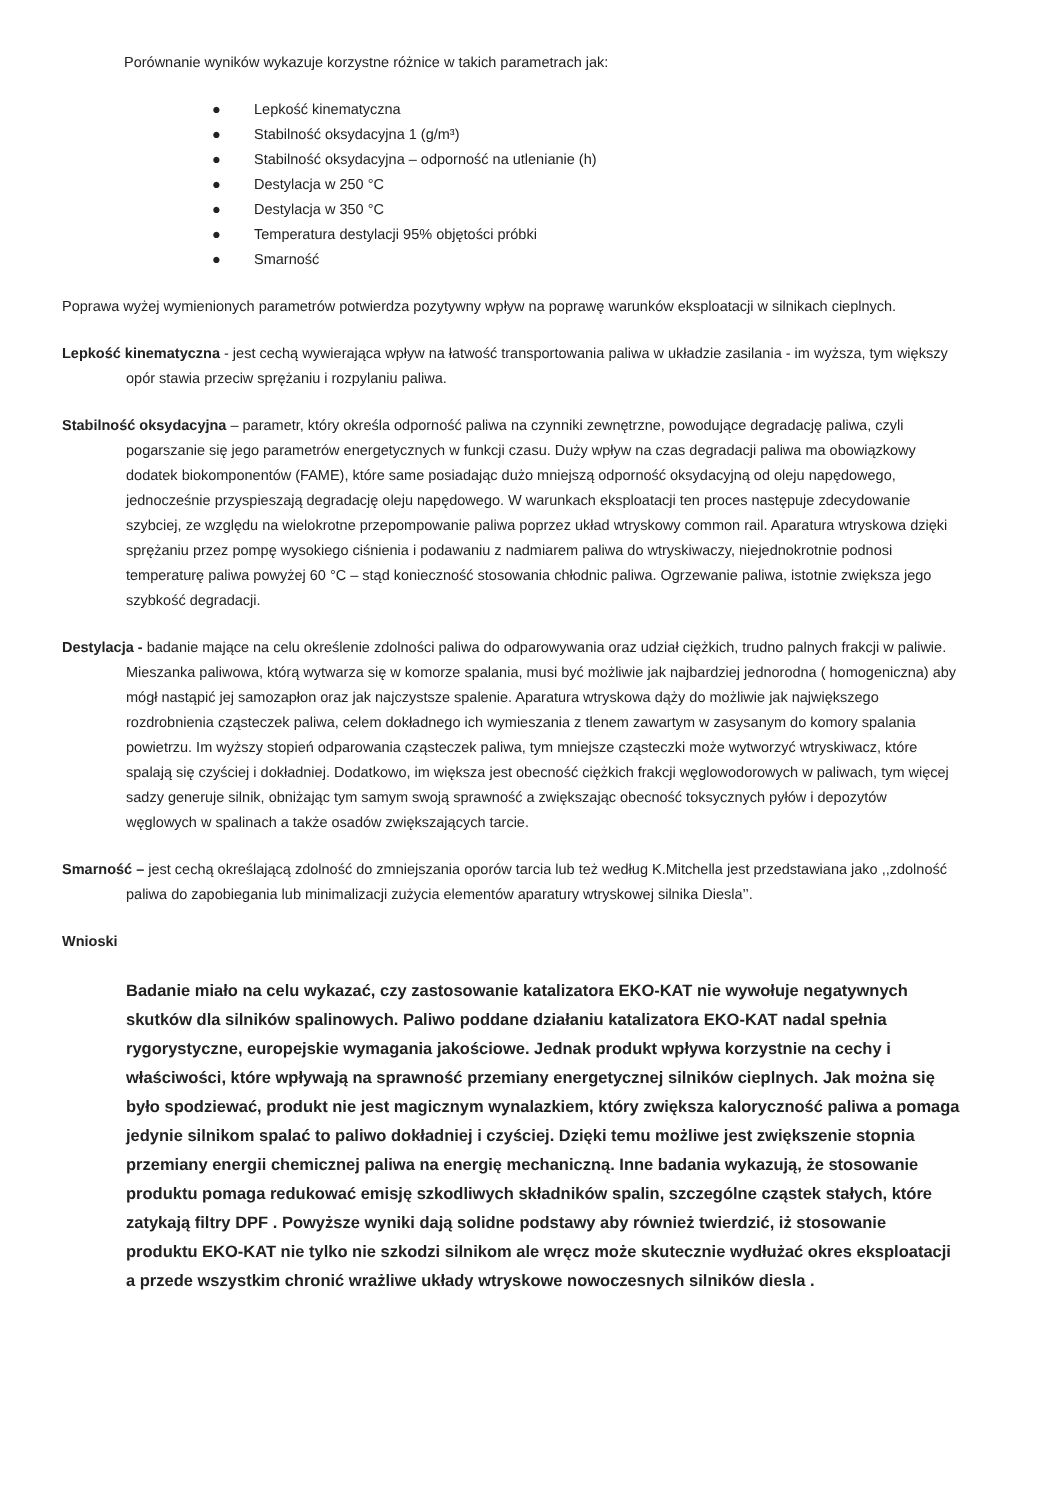Porównanie wyników wykazuje korzystne różnice w takich parametrach jak:
● Lepkość kinematyczna
● Stabilność oksydacyjna 1 (g/m³)
● Stabilność oksydacyjna – odporność na utlenianie (h)
● Destylacja w 250 °C
● Destylacja w 350 °C
● Temperatura destylacji 95% objętości próbki
● Smarność
Poprawa wyżej wymienionych parametrów potwierdza pozytywny wpływ na poprawę warunków eksploatacji w silnikach cieplnych.
Lepkość kinematyczna - jest cechą wywierająca wpływ na łatwość transportowania paliwa w układzie zasilania - im wyższa, tym większy opór stawia przeciw sprężaniu i rozpylaniu paliwa.
Stabilność oksydacyjna – parametr, który określa odporność paliwa na czynniki zewnętrzne, powodujące degradację paliwa, czyli pogarszanie się jego parametrów energetycznych w funkcji czasu. Duży wpływ na czas degradacji paliwa ma obowiązkowy dodatek biokomponentów (FAME), które same posiadając dużo mniejszą odporność oksydacyjną od oleju napędowego, jednocześnie przyspieszają degradację oleju napędowego. W warunkach eksploatacji ten proces następuje zdecydowanie szybciej, ze względu na wielokrotne przepompowanie paliwa poprzez układ wtryskowy common rail. Aparatura wtryskowa dzięki sprężaniu przez pompę wysokiego ciśnienia i podawaniu z nadmiarem paliwa do wtryskiwaczy, niejednokrotnie podnosi temperaturę paliwa powyżej 60 °C – stąd konieczność stosowania chłodnic paliwa. Ogrzewanie paliwa, istotnie zwiększa jego szybkość degradacji.
Destylacja - badanie mające na celu określenie zdolności paliwa do odparowywania oraz udział ciężkich, trudno palnych frakcji w paliwie. Mieszanka paliwowa, którą wytwarza się w komorze spalania, musi być możliwie jak najbardziej jednorodna ( homogeniczna) aby mógł nastąpić jej samozapłon oraz jak najczystsze spalenie. Aparatura wtryskowa dąży do możliwie jak największego rozdrobnienia cząsteczek paliwa, celem dokładnego ich wymieszania z tlenem zawartym w zasysanym do komory spalania powietrzu. Im wyższy stopień odparowania cząsteczek paliwa, tym mniejsze cząsteczki może wytworzyć wtryskiwacz, które spalają się czyściej i dokładniej. Dodatkowo, im większa jest obecność ciężkich frakcji węglowodorowych w paliwach, tym więcej sadzy generuje silnik, obniżając tym samym swoją sprawność a zwiększając obecność toksycznych pyłów i depozytów węglowych w spalinach a także osadów zwiększających tarcie.
Smarność – jest cechą określającą zdolność do zmniejszania oporów tarcia lub też według K.Mitchella jest przedstawiana jako ,,zdolność paliwa do zapobiegania lub minimalizacji zużycia elementów aparatury wtryskowej silnika Diesla’’.
Wnioski
Badanie miało na celu wykazać, czy zastosowanie katalizatora EKO-KAT nie wywołuje negatywnych skutków dla silników spalinowych. Paliwo poddane działaniu katalizatora EKO-KAT nadal spełnia rygorystyczne, europejskie wymagania jakościowe. Jednak produkt wpływa korzystnie na cechy i właściwości, które wpływają na sprawność przemiany energetycznej silników cieplnych. Jak można się było spodziewać, produkt nie jest magicznym wynalazkiem, który zwiększa kaloryczność paliwa a pomaga jedynie silnikom spalać to paliwo dokładniej i czyściej. Dzięki temu możliwe jest zwiększenie stopnia przemiany energii chemicznej paliwa na energię mechaniczną. Inne badania wykazują, że stosowanie produktu pomaga redukować emisję szkodliwych składników spalin, szczególne cząstek stałych, które zatykają filtry DPF . Powyższe wyniki dają solidne podstawy aby również twierdzić, iż stosowanie produktu EKO-KAT nie tylko nie szkodzi silnikom ale wręcz może skutecznie wydłużać okres eksploatacji a przede wszystkim chronić wrażliwe układy wtryskowe nowoczesnych silników diesla .